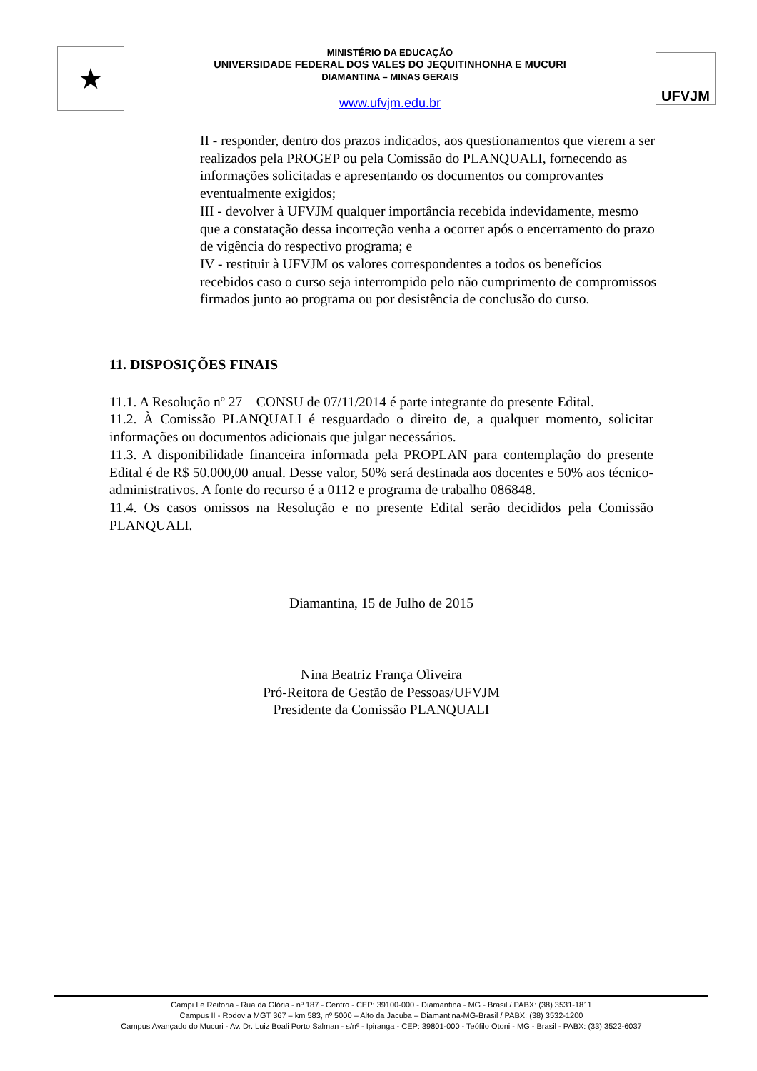★
MINISTÉRIO DA EDUCAÇÃO
UNIVERSIDADE FEDERAL DOS VALES DO JEQUITINHONHA E MUCURI
DIAMANTINA – MINAS GERAIS
www.ufvjm.edu.br
UFVJM
II - responder, dentro dos prazos indicados, aos questionamentos que vierem a ser realizados pela PROGEP ou pela Comissão do PLANQUALI, fornecendo as informações solicitadas e apresentando os documentos ou comprovantes eventualmente exigidos;
III - devolver à UFVJM qualquer importância recebida indevidamente, mesmo que a constatação dessa incorreção venha a ocorrer após o encerramento do prazo de vigência do respectivo programa; e
IV - restituir à UFVJM os valores correspondentes a todos os benefícios recebidos caso o curso seja interrompido pelo não cumprimento de compromissos firmados junto ao programa ou por desistência de conclusão do curso.
11. DISPOSIÇÕES FINAIS
11.1. A Resolução nº 27 – CONSU de 07/11/2014 é parte integrante do presente Edital.
11.2. À Comissão PLANQUALI é resguardado o direito de, a qualquer momento, solicitar informações ou documentos adicionais que julgar necessários.
11.3. A disponibilidade financeira informada pela PROPLAN para contemplação do presente Edital é de R$ 50.000,00 anual. Desse valor, 50% será destinada aos docentes e 50% aos técnico-administrativos. A fonte do recurso é a 0112 e programa de trabalho 086848.
11.4. Os casos omissos na Resolução e no presente Edital serão decididos pela Comissão PLANQUALI.
Diamantina, 15 de Julho de 2015
Nina Beatriz França Oliveira
Pró-Reitora de Gestão de Pessoas/UFVJM
Presidente da Comissão PLANQUALI
Campi I e Reitoria - Rua da Glória - nº 187 - Centro - CEP: 39100-000 - Diamantina - MG - Brasil / PABX: (38) 3531-1811
Campus II - Rodovia MGT 367 – km 583, nº 5000 – Alto da Jacuba – Diamantina-MG-Brasil / PABX: (38) 3532-1200
Campus Avançado do Mucuri - Av. Dr. Luiz Boali Porto Salman - s/nº - Ipiranga - CEP: 39801-000 - Teófilo Otoni - MG - Brasil - PABX: (33) 3522-6037